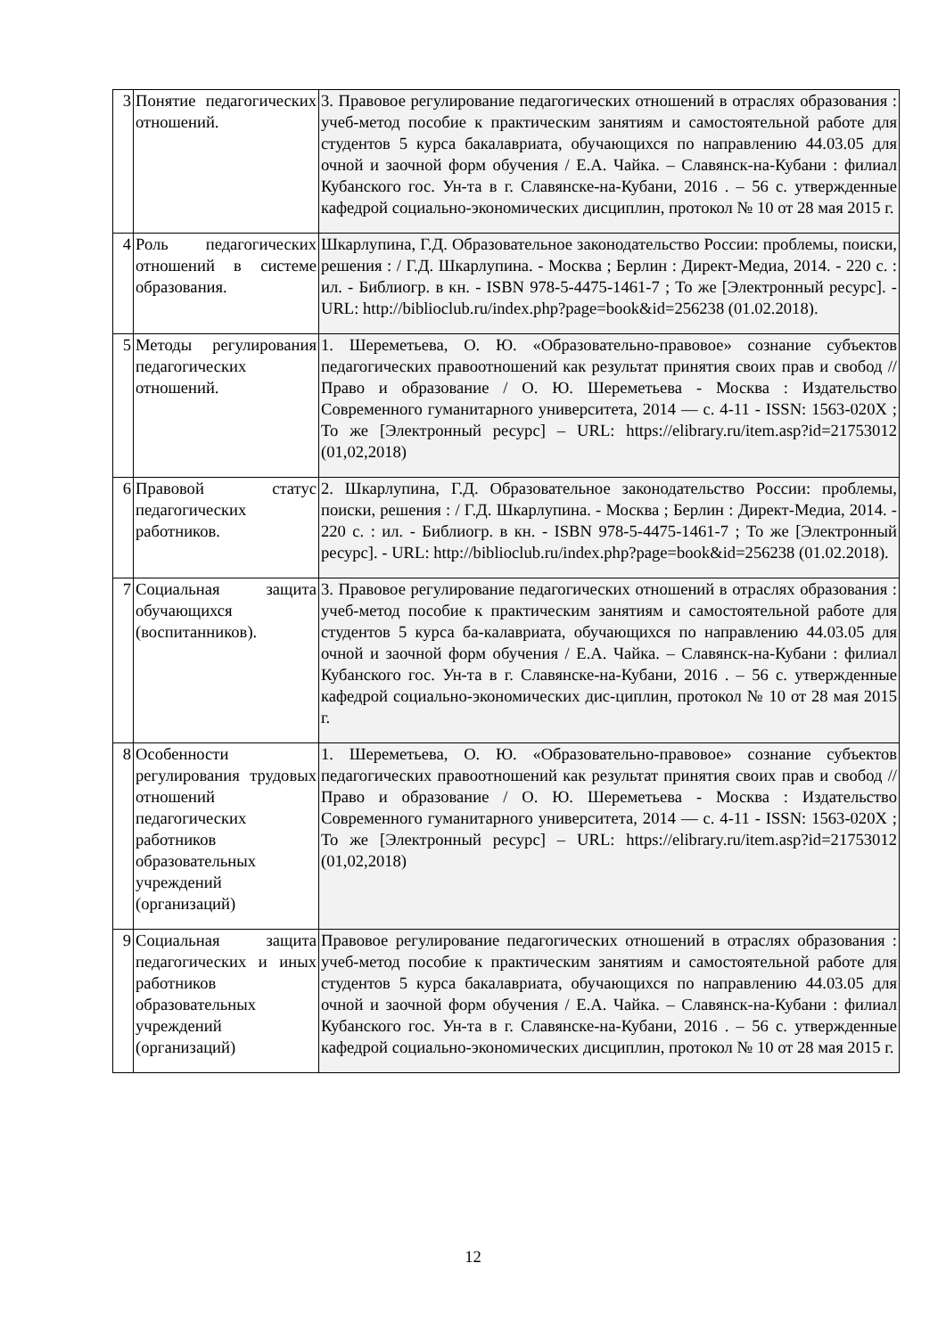| 3 | Понятие педагогических отношений. | 3. Правовое регулирование педагогических отношений в отраслях образования : учеб-метод пособие к практическим занятиям и самостоятельной работе для студентов 5 курса бакалавриата, обучающихся по направлению 44.03.05 для очной и заочной форм обучения / Е.А. Чайка. – Славянск-на-Кубани : филиал Кубанского гос. Ун-та в г. Славянске-на-Кубани, 2016 . – 56 с. утвержденные кафедрой социально-экономических дисциплин, протокол № 10 от 28 мая 2015 г. |
| 4 | Роль педагогических отношений в системе образования. | Шкарлупина, Г.Д. Образовательное законодательство России: проблемы, поиски, решения : / Г.Д. Шкарлупина. - Москва ; Берлин : Директ-Медиа, 2014. - 220 с. : ил. - Библиогр. в кн. - ISBN 978-5-4475-1461-7 ; То же [Электронный ресурс]. - URL: http://biblioclub.ru/index.php?page=book&id=256238 (01.02.2018). |
| 5 | Методы регулирования педагогических отношений. | 1. Шереметьева, О. Ю. «Образовательно-правовое» сознание субъектов педагогических правоотношений как результат принятия своих прав и свобод // Право и образование / О. Ю. Шереметьева - Москва : Издательство Современного гуманитарного университета, 2014 — с. 4-11 - ISSN: 1563-020X ; То же [Электронный ресурс] – URL: https://elibrary.ru/item.asp?id=21753012 (01,02,2018) |
| 6 | Правовой статус педагогических работников. | 2. Шкарлупина, Г.Д. Образовательное законодательство России: проблемы, поиски, решения : / Г.Д. Шкарлупина. - Москва ; Берлин : Директ-Медиа, 2014. - 220 с. : ил. - Библиогр. в кн. - ISBN 978-5-4475-1461-7 ; То же [Электронный ресурс]. - URL: http://biblioclub.ru/index.php?page=book&id=256238 (01.02.2018). |
| 7 | Социальная защита обучающихся (воспитанников). | 3. Правовое регулирование педагогических отношений в отраслях образования : учеб-метод пособие к практическим занятиям и самостоятельной работе для студентов 5 курса ба-калавриата, обучающихся по направлению 44.03.05 для очной и заочной форм обучения / Е.А. Чайка. – Славянск-на-Кубани : филиал Кубанского гос. Ун-та в г. Славянске-на-Кубани, 2016 . – 56 с. утвержденные кафедрой социально-экономических дис-циплин, протокол № 10 от 28 мая 2015 г. |
| 8 | Особенности регулирования трудовых отношений педагогических работников образовательных учреждений (организаций) | 1. Шереметьева, О. Ю. «Образовательно-правовое» сознание субъектов педагогических правоотношений как результат принятия своих прав и свобод // Право и образование / О. Ю. Шереметьева - Москва : Издательство Современного гуманитарного университета, 2014 — с. 4-11 - ISSN: 1563-020X ; То же [Электронный ресурс] – URL: https://elibrary.ru/item.asp?id=21753012 (01,02,2018) |
| 9 | Социальная защита педагогических и иных работников образовательных учреждений (организаций) | Правовое регулирование педагогических отношений в отраслях образования : учеб-метод пособие к практическим занятиям и самостоятельной работе для студентов 5 курса бакалавриата, обучающихся по направлению 44.03.05 для очной и заочной форм обучения / Е.А. Чайка. – Славянск-на-Кубани : филиал Кубанского гос. Ун-та в г. Славянске-на-Кубани, 2016 . – 56 с. утвержденные кафедрой социально-экономических дисциплин, протокол № 10 от 28 мая 2015 г. |
12